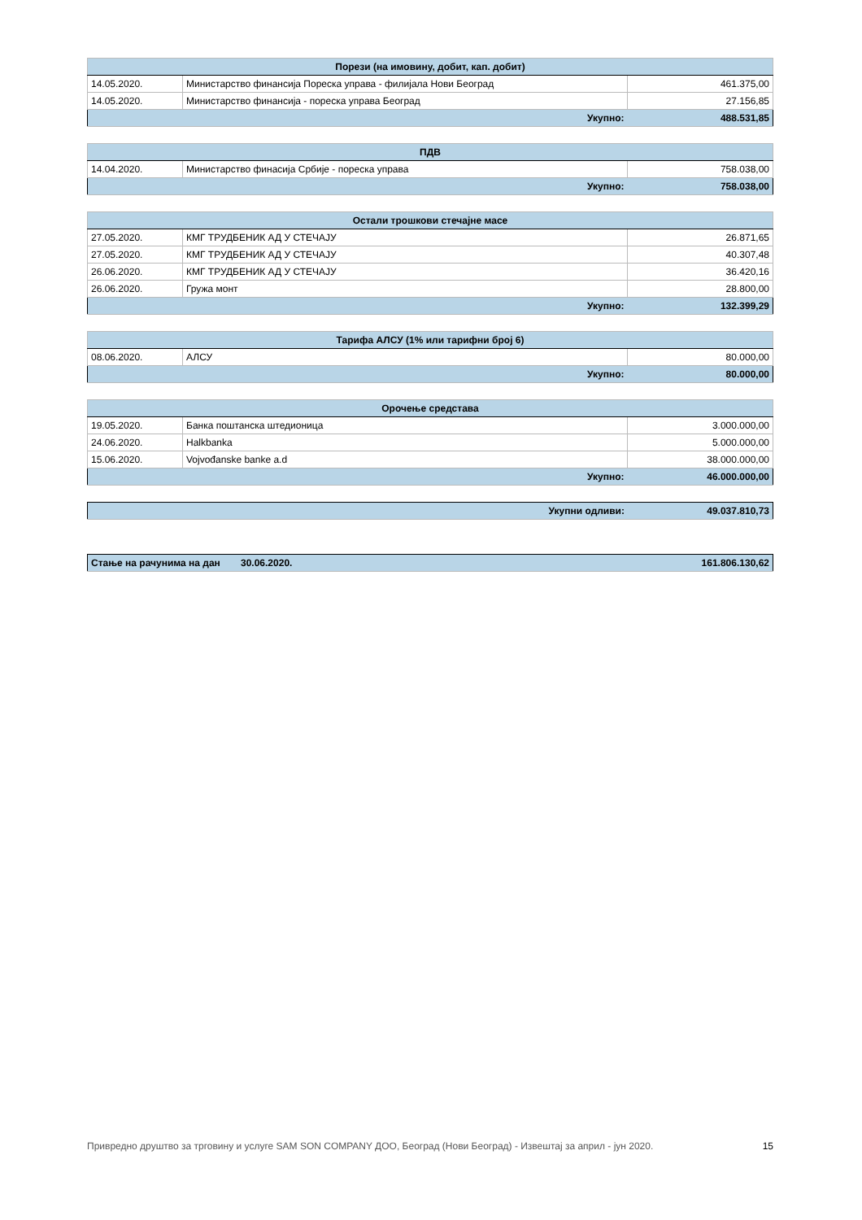| Порези (на имовину, добит, кап. добит) | | |
| --- | --- | --- |
| 14.05.2020. | Министарство финансија Пореска управа - филијала Нови Београд | 461.375,00 |
| 14.05.2020. | Министарство финансија - пореска управа Београд | 27.156,85 |
| | Укупно: | 488.531,85 |
| ПДВ | | |
| --- | --- | --- |
| 14.04.2020. | Министарство финасија Србије - пореска управа | 758.038,00 |
| | Укупно: | 758.038,00 |
| Остали трошкови стечајне масе | | |
| --- | --- | --- |
| 27.05.2020. | КМГ ТРУДБЕНИК АД У СТЕЧАЈУ | 26.871,65 |
| 27.05.2020. | КМГ ТРУДБЕНИК АД У СТЕЧАЈУ | 40.307,48 |
| 26.06.2020. | КМГ ТРУДБЕНИК АД У СТЕЧАЈУ | 36.420,16 |
| 26.06.2020. | Гружа монт | 28.800,00 |
| | Укупно: | 132.399,29 |
| Тарифа АЛСУ (1% или тарифни број 6) | | |
| --- | --- | --- |
| 08.06.2020. | АЛСУ | 80.000,00 |
| | Укупно: | 80.000,00 |
| Орочење средстава | | |
| --- | --- | --- |
| 19.05.2020. | Банка поштанска штедионица | 3.000.000,00 |
| 24.06.2020. | Halkbanka | 5.000.000,00 |
| 15.06.2020. | Vojvođanske banke a.d | 38.000.000,00 |
| | Укупно: | 46.000.000,00 |
| | Укупни одливи: | 49.037.810,73 |
| Стање на рачунима на дан | 30.06.2020. | 161.806.130,62 |
Привредно друштво за трговину и услуге SAM SON COMPANY ДОО, Београд (Нови Београд) - Извештај за април - јун 2020. 15